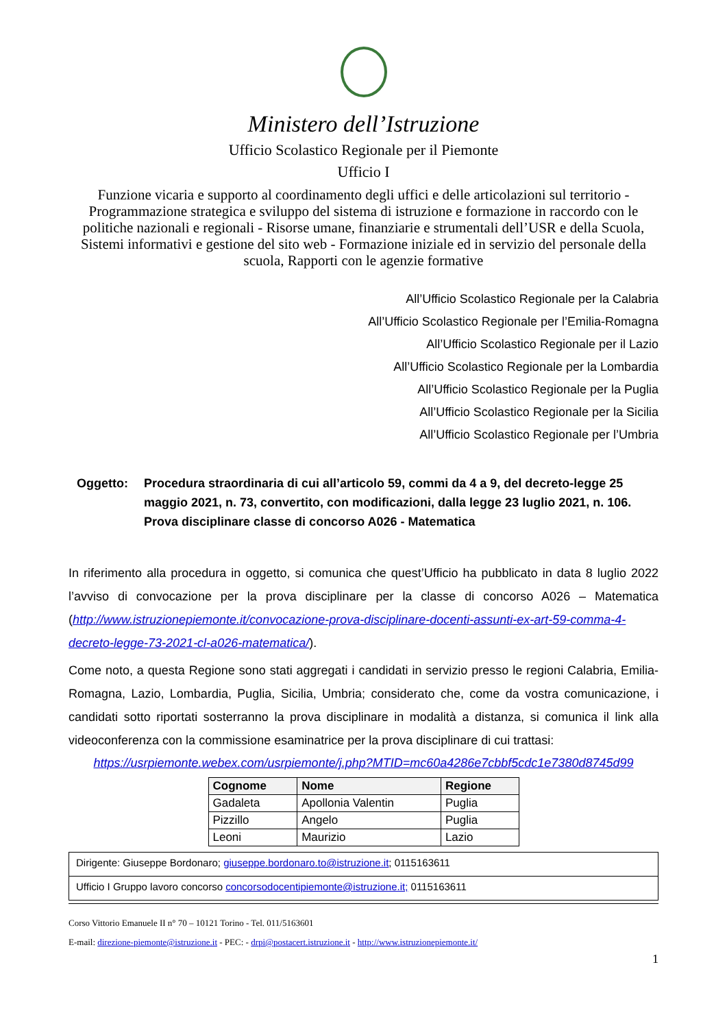Ministero dell’Istruzione
Ufficio Scolastico Regionale per il Piemonte
Ufficio I
Funzione vicaria e supporto al coordinamento degli uffici e delle articolazioni sul territorio - Programmazione strategica e sviluppo del sistema di istruzione e formazione in raccordo con le politiche nazionali e regionali - Risorse umane, finanziarie e strumentali dell’USR e della Scuola, Sistemi informativi e gestione del sito web - Formazione iniziale ed in servizio del personale della scuola, Rapporti con le agenzie formative
All’Ufficio Scolastico Regionale per la Calabria
All’Ufficio Scolastico Regionale per l’Emilia-Romagna
All’Ufficio Scolastico Regionale per il Lazio
All’Ufficio Scolastico Regionale per la Lombardia
All’Ufficio Scolastico Regionale per la Puglia
All’Ufficio Scolastico Regionale per la Sicilia
All’Ufficio Scolastico Regionale per l’Umbria
Oggetto: Procedura straordinaria di cui all’articolo 59, commi da 4 a 9, del decreto-legge 25 maggio 2021, n. 73, convertito, con modificazioni, dalla legge 23 luglio 2021, n. 106.
Prova disciplinare classe di concorso A026 - Matematica
In riferimento alla procedura in oggetto, si comunica che quest’Ufficio ha pubblicato in data 8 luglio 2022 l’avviso di convocazione per la prova disciplinare per la classe di concorso A026 – Matematica (http://www.istruzionepiemonte.it/convocazione-prova-disciplinare-docenti-assunti-ex-art-59-comma-4-decreto-legge-73-2021-cl-a026-matematica/).
Come noto, a questa Regione sono stati aggregati i candidati in servizio presso le regioni Calabria, Emilia-Romagna, Lazio, Lombardia, Puglia, Sicilia, Umbria; considerato che, come da vostra comunicazione, i candidati sotto riportati sosterranno la prova disciplinare in modalità a distanza, si comunica il link alla videoconferenza con la commissione esaminatrice per la prova disciplinare di cui trattasi:
https://usrpiemonte.webex.com/usrpiemonte/j.php?MTID=mc60a4286e7cbbf5cdc1e7380d8745d99
| Cognome | Nome | Regione |
| --- | --- | --- |
| Gadaleta | Apollonia Valentin | Puglia |
| Pizzillo | Angelo | Puglia |
| Leoni | Maurizio | Lazio |
Dirigente: Giuseppe Bordonaro; giuseppe.bordonaro.to@istruzione.it; 0115163611
Ufficio I Gruppo lavoro concorso concorsodocentipiemonte@istruzione.it; 0115163611
Corso Vittorio Emanuele II n° 70 – 10121 Torino - Tel. 011/5163601
E-mail: direzione-piemonte@istruzione.it - PEC: - drpi@postacert.istruzione.it - http://www.istruzionepiemonte.it/
1